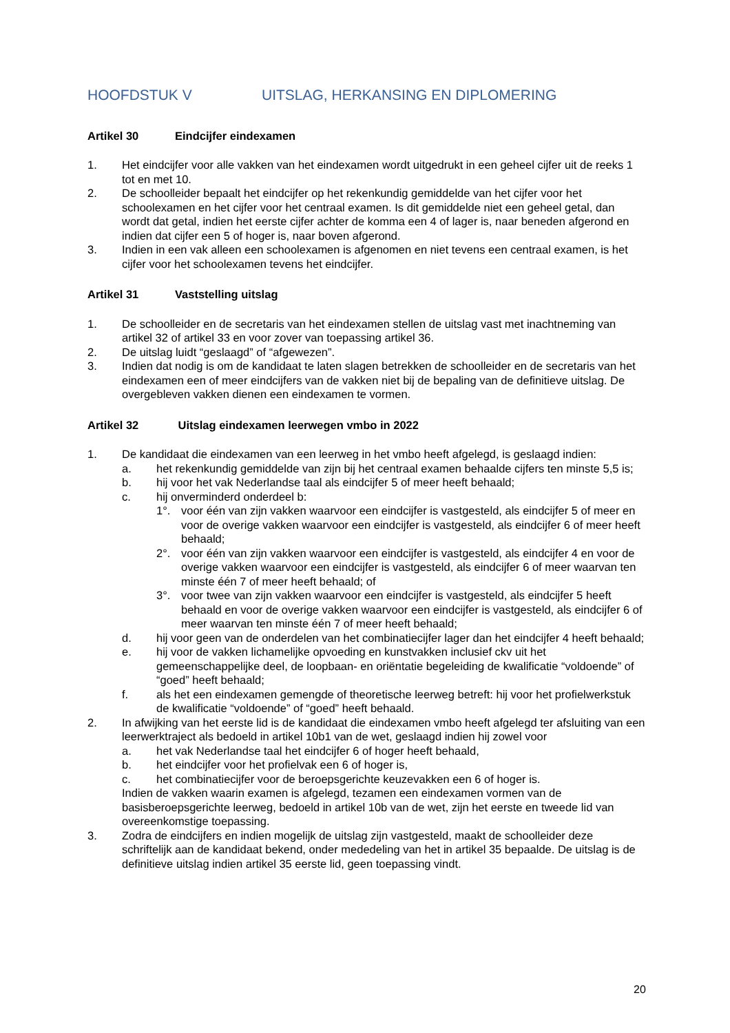HOOFDSTUK V UITSLAG, HERKANSING EN DIPLOMERING
Artikel 30 Eindcijfer eindexamen
1. Het eindcijfer voor alle vakken van het eindexamen wordt uitgedrukt in een geheel cijfer uit de reeks 1 tot en met 10.
2. De schoolleider bepaalt het eindcijfer op het rekenkundig gemiddelde van het cijfer voor het schoolexamen en het cijfer voor het centraal examen. Is dit gemiddelde niet een geheel getal, dan wordt dat getal, indien het eerste cijfer achter de komma een 4 of lager is, naar beneden afgerond en indien dat cijfer een 5 of hoger is, naar boven afgerond.
3. Indien in een vak alleen een schoolexamen is afgenomen en niet tevens een centraal examen, is het cijfer voor het schoolexamen tevens het eindcijfer.
Artikel 31 Vaststelling uitslag
1. De schoolleider en de secretaris van het eindexamen stellen de uitslag vast met inachtneming van artikel 32 of artikel 33 en voor zover van toepassing artikel 36.
2. De uitslag luidt “geslaagd” of “afgewezen”.
3. Indien dat nodig is om de kandidaat te laten slagen betrekken de schoolleider en de secretaris van het eindexamen een of meer eindcijfers van de vakken niet bij de bepaling van de definitieve uitslag. De overgebleven vakken dienen een eindexamen te vormen.
Artikel 32 Uitslag eindexamen leerwegen vmbo in 2022
1. De kandidaat die eindexamen van een leerweg in het vmbo heeft afgelegd, is geslaagd indien:
a. het rekenkundig gemiddelde van zijn bij het centraal examen behaalde cijfers ten minste 5,5 is;
b. hij voor het vak Nederlandse taal als eindcijfer 5 of meer heeft behaald;
c. hij onverminderd onderdeel b:
1°. voor één van zijn vakken waarvoor een eindcijfer is vastgesteld, als eindcijfer 5 of meer en voor de overige vakken waarvoor een eindcijfer is vastgesteld, als eindcijfer 6 of meer heeft behaald;
2°. voor één van zijn vakken waarvoor een eindcijfer is vastgesteld, als eindcijfer 4 en voor de overige vakken waarvoor een eindcijfer is vastgesteld, als eindcijfer 6 of meer waarvan ten minste één 7 of meer heeft behaald; of
3°. voor twee van zijn vakken waarvoor een eindcijfer is vastgesteld, als eindcijfer 5 heeft behaald en voor de overige vakken waarvoor een eindcijfer is vastgesteld, als eindcijfer 6 of meer waarvan ten minste één 7 of meer heeft behaald;
d. hij voor geen van de onderdelen van het combinatiecijfer lager dan het eindcijfer 4 heeft behaald;
e. hij voor de vakken lichamelijke opvoeding en kunstvakken inclusief ckv uit het gemeenschappelijke deel, de loopbaan- en oriëntatie begeleiding de kwalificatie “voldoende” of “goed” heeft behaald;
f. als het een eindexamen gemengde of theoretische leerweg betreft: hij voor het profielwerkstuk de kwalificatie “voldoende” of “goed” heeft behaald.
2. In afwijking van het eerste lid is de kandidaat die eindexamen vmbo heeft afgelegd ter afsluiting van een leerwerktraject als bedoeld in artikel 10b1 van de wet, geslaagd indien hij zowel voor
a. het vak Nederlandse taal het eindcijfer 6 of hoger heeft behaald,
b. het eindcijfer voor het profielvak een 6 of hoger is,
c. het combinatiecijfer voor de beroepsgerichte keuzevakken een 6 of hoger is.
Indien de vakken waarin examen is afgelegd, tezamen een eindexamen vormen van de basisberoepsgerichte leerweg, bedoeld in artikel 10b van de wet, zijn het eerste en tweede lid van overeenkomstige toepassing.
3. Zodra de eindcijfers en indien mogelijk de uitslag zijn vastgesteld, maakt de schoolleider deze schriftelijk aan de kandidaat bekend, onder mededeling van het in artikel 35 bepaalde. De uitslag is de definitieve uitslag indien artikel 35 eerste lid, geen toepassing vindt.
20